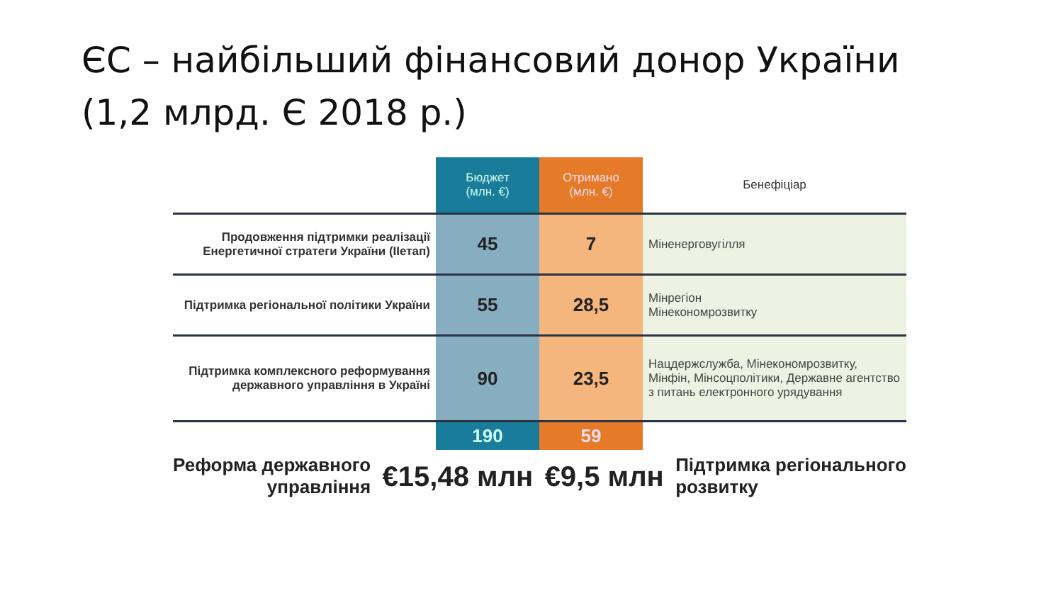ЄС – найбільший фінансовий донор України
(1,2 млрд. Є 2018 р.)
| | Бюджет (млн. €) | Отримано (млн. €) | Бенефіціар |
| --- | --- | --- | --- |
| Продовження підтримки реалізації Енергетичної стратеги України (IIетап) | 45 | 7 | Міненерговугілля |
| Підтримка регіональної політики України | 55 | 28,5 | Мінрегіон Мінекономрозвитку |
| Підтримка комплексного реформування державного управління в Україні | 90 | 23,5 | Нацдержслужба, Мінекономрозвитку, Мінфін, Мінсоцполітики, Державне агентство з питань електронного урядування |
| | 190 | 59 | |
Реформа державного
управління
€15,48 млн €9,5 млн
Підтримка регіонального
розвитку